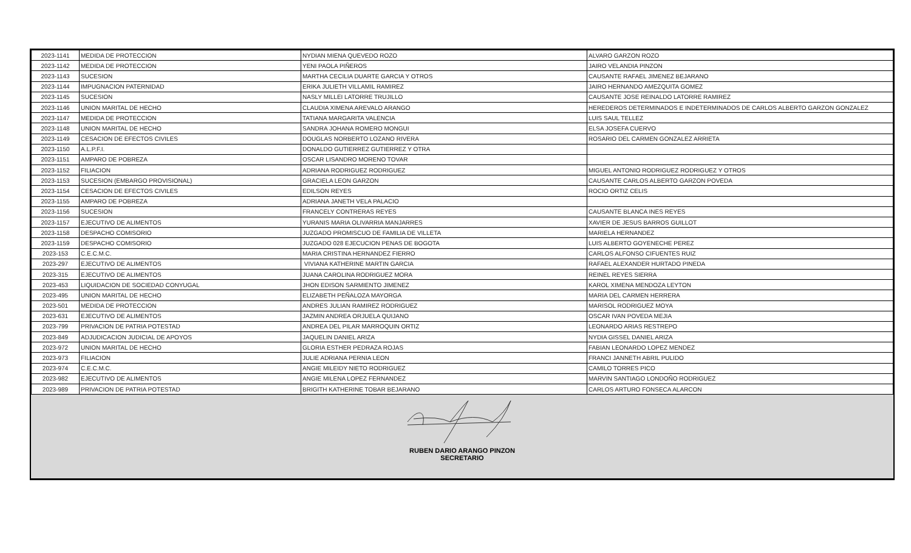| 2023-1141 | MEDIDA DE PROTECCION | NYDIAN MIENA QUEVEDO ROZO | ALVARO GARZON ROZO |
| 2023-1142 | MEDIDA DE PROTECCION | YENI PAOLA PIÑEROS | JAIRO VELANDIA PINZON |
| 2023-1143 | SUCESION | MARTHA CECILIA DUARTE GARCIA Y OTROS | CAUSANTE RAFAEL JIMENEZ BEJARANO |
| 2023-1144 | IMPUGNACION PATERNIDAD | ERIKA JULIETH VILLAMIL RAMIREZ | JAIRO HERNANDO AMEZQUITA GOMEZ |
| 2023-1145 | SUCESION | NASLY MILLEI LATORRE TRUJILLO | CAUSANTE JOSE REINALDO LATORRE RAMIREZ |
| 2023-1146 | UNION MARITAL DE HECHO | CLAUDIA XIMENA AREVALO ARANGO | HEREDEROS DETERMINADOS E INDETERMINADOS DE CARLOS ALBERTO GARZON GONZALEZ |
| 2023-1147 | MEDIDA DE PROTECCION | TATIANA MARGARITA VALENCIA | LUIS SAUL TELLEZ |
| 2023-1148 | UNION MARITAL DE HECHO | SANDRA JOHANA ROMERO MONGUI | ELSA JOSEFA CUERVO |
| 2023-1149 | CESACION DE EFECTOS CIVILES | DOUGLAS NORBERTO LOZANO RIVERA | ROSARIO DEL CARMEN GONZALEZ ARRIETA |
| 2023-1150 | A.L.P.F.I. | DONALDO GUTIERREZ GUTIERREZ Y OTRA | |
| 2023-1151 | AMPARO DE POBREZA | OSCAR LISANDRO MORENO TOVAR | |
| 2023-1152 | FILIACION | ADRIANA RODRIGUEZ RODRIGUEZ | MIGUEL ANTONIO RODRIGUEZ RODRIGUEZ Y OTROS |
| 2023-1153 | SUCESION (EMBARGO PROVISIONAL) | GRACIELA LEON GARZON | CAUSANTE CARLOS ALBERTO GARZON POVEDA |
| 2023-1154 | CESACION DE EFECTOS CIVILES | EDILSON REYES | ROCIO ORTIZ CELIS |
| 2023-1155 | AMPARO DE POBREZA | ADRIANA JANETH VELA PALACIO | |
| 2023-1156 | SUCESION | FRANCELY CONTRERAS REYES | CAUSANTE BLANCA INES REYES |
| 2023-1157 | EJECUTIVO DE ALIMENTOS | YURANIS MARIA OLIVARRIA MANJARRES | XAVIER DE JESUS BARROS GUILLOT |
| 2023-1158 | DESPACHO COMISORIO | JUZGADO PROMISCUO DE FAMILIA DE VILLETA | MARIELA HERNANDEZ |
| 2023-1159 | DESPACHO COMISORIO | JUZGADO 028 EJECUCION PENAS DE BOGOTA | LUIS ALBERTO GOYENECHE PEREZ |
| 2023-153 | C.E.C.M.C. | MARIA CRISTINA HERNANDEZ FIERRO | CARLOS ALFONSO CIFUENTES RUIZ |
| 2023-297 | EJECUTIVO DE ALIMENTOS | VIVIANA KATHERINE MARTIN GARCIA | RAFAEL ALEXANDER HURTADO PINEDA |
| 2023-315 | EJECUTIVO DE ALIMENTOS | JUANA CAROLINA RODRIGUEZ MORA | REINEL REYES SIERRA |
| 2023-453 | LIQUIDACION DE SOCIEDAD CONYUGAL | JHON EDISON SARMIENTO JIMENEZ | KAROL XIMENA MENDOZA LEYTON |
| 2023-495 | UNION MARITAL DE HECHO | ELIZABETH PEÑALOZA MAYORGA | MARIA DEL CARMEN HERRERA |
| 2023-501 | MEDIDA DE PROTECCION | ANDRES JULIAN RAMIREZ RODRIGUEZ | MARISOL RODRIGUEZ MOYA |
| 2023-631 | EJECUTIVO DE ALIMENTOS | JAZMIN ANDREA ORJUELA QUIJANO | OSCAR IVAN POVEDA MEJIA |
| 2023-799 | PRIVACION DE PATRIA POTESTAD | ANDREA DEL PILAR MARROQUIN ORTIZ | LEONARDO ARIAS RESTREPO |
| 2023-849 | ADJUDICACION JUDICIAL DE APOYOS | JAQUELIN DANIEL ARIZA | NYDIA GISSEL DANIEL ARIZA |
| 2023-972 | UNION MARITAL DE HECHO | GLORIA ESTHER PEDRAZA ROJAS | FABIAN LEONARDO LOPEZ MENDEZ |
| 2023-973 | FILIACION | JULIE ADRIANA PERNIA LEON | FRANCI JANNETH ABRIL PULIDO |
| 2023-974 | C.E.C.M.C. | ANGIE MILEIDY NIETO RODRIGUEZ | CAMILO TORRES PICO |
| 2023-982 | EJECUTIVO DE ALIMENTOS | ANGIE MILENA LOPEZ FERNANDEZ | MARVIN SANTIAGO LONDOÑO RODRIGUEZ |
| 2023-989 | PRIVACION DE PATRIA POTESTAD | BRIGITH KATHERINE TOBAR BEJARANO | CARLOS ARTURO FONSECA ALARCON |
RUBEN DARIO ARANGO PINZON
SECRETARIO